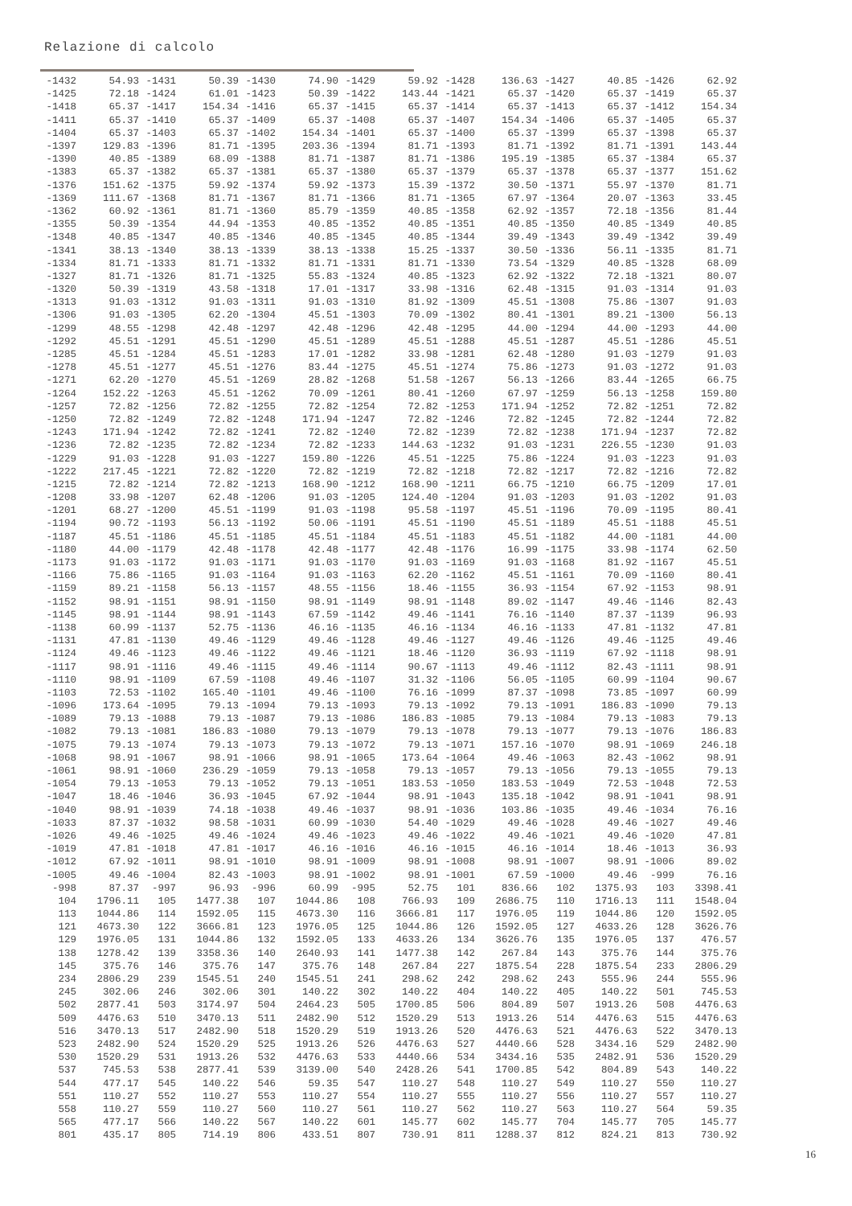Relazione di calcolo
| -1432 | 54.93 | -1431 | 50.39 | -1430 | 74.90 | -1429 | 59.92 | -1428 | 136.63 | -1427 | 40.85 | -1426 | 62.92 |
| -1425 | 72.18 | -1424 | 61.01 | -1423 | 50.39 | -1422 | 143.44 | -1421 | 65.37 | -1420 | 65.37 | -1419 | 65.37 |
| -1418 | 65.37 | -1417 | 154.34 | -1416 | 65.37 | -1415 | 65.37 | -1414 | 65.37 | -1413 | 65.37 | -1412 | 154.34 |
| -1411 | 65.37 | -1410 | 65.37 | -1409 | 65.37 | -1408 | 65.37 | -1407 | 154.34 | -1406 | 65.37 | -1405 | 65.37 |
| -1404 | 65.37 | -1403 | 65.37 | -1402 | 154.34 | -1401 | 65.37 | -1400 | 65.37 | -1399 | 65.37 | -1398 | 65.37 |
| -1397 | 129.83 | -1396 | 81.71 | -1395 | 203.36 | -1394 | 81.71 | -1393 | 81.71 | -1392 | 81.71 | -1391 | 143.44 |
| -1390 | 40.85 | -1389 | 68.09 | -1388 | 81.71 | -1387 | 81.71 | -1386 | 195.19 | -1385 | 65.37 | -1384 | 65.37 |
| -1383 | 65.37 | -1382 | 65.37 | -1381 | 65.37 | -1380 | 65.37 | -1379 | 65.37 | -1378 | 65.37 | -1377 | 151.62 |
| -1376 | 151.62 | -1375 | 59.92 | -1374 | 59.92 | -1373 | 15.39 | -1372 | 30.50 | -1371 | 55.97 | -1370 | 81.71 |
| -1369 | 111.67 | -1368 | 81.71 | -1367 | 81.71 | -1366 | 81.71 | -1365 | 67.97 | -1364 | 20.07 | -1363 | 33.45 |
| -1362 | 60.92 | -1361 | 81.71 | -1360 | 85.79 | -1359 | 40.85 | -1358 | 62.92 | -1357 | 72.18 | -1356 | 81.44 |
| -1355 | 50.39 | -1354 | 44.94 | -1353 | 40.85 | -1352 | 40.85 | -1351 | 40.85 | -1350 | 40.85 | -1349 | 40.85 |
| -1348 | 40.85 | -1347 | 40.85 | -1346 | 40.85 | -1345 | 40.85 | -1344 | 39.49 | -1343 | 39.49 | -1342 | 39.49 |
| -1341 | 38.13 | -1340 | 38.13 | -1339 | 38.13 | -1338 | 15.25 | -1337 | 30.50 | -1336 | 56.11 | -1335 | 81.71 |
| -1334 | 81.71 | -1333 | 81.71 | -1332 | 81.71 | -1331 | 81.71 | -1330 | 73.54 | -1329 | 40.85 | -1328 | 68.09 |
| -1327 | 81.71 | -1326 | 81.71 | -1325 | 55.83 | -1324 | 40.85 | -1323 | 62.92 | -1322 | 72.18 | -1321 | 80.07 |
| -1320 | 50.39 | -1319 | 43.58 | -1318 | 17.01 | -1317 | 33.98 | -1316 | 62.48 | -1315 | 91.03 | -1314 | 91.03 |
| -1313 | 91.03 | -1312 | 91.03 | -1311 | 91.03 | -1310 | 81.92 | -1309 | 45.51 | -1308 | 75.86 | -1307 | 91.03 |
| -1306 | 91.03 | -1305 | 62.20 | -1304 | 45.51 | -1303 | 70.09 | -1302 | 80.41 | -1301 | 89.21 | -1300 | 56.13 |
| -1299 | 48.55 | -1298 | 42.48 | -1297 | 42.48 | -1296 | 42.48 | -1295 | 44.00 | -1294 | 44.00 | -1293 | 44.00 |
| -1292 | 45.51 | -1291 | 45.51 | -1290 | 45.51 | -1289 | 45.51 | -1288 | 45.51 | -1287 | 45.51 | -1286 | 45.51 |
| -1285 | 45.51 | -1284 | 45.51 | -1283 | 17.01 | -1282 | 33.98 | -1281 | 62.48 | -1280 | 91.03 | -1279 | 91.03 |
| -1278 | 45.51 | -1277 | 45.51 | -1276 | 83.44 | -1275 | 45.51 | -1274 | 75.86 | -1273 | 91.03 | -1272 | 91.03 |
| -1271 | 62.20 | -1270 | 45.51 | -1269 | 28.82 | -1268 | 51.58 | -1267 | 56.13 | -1266 | 83.44 | -1265 | 66.75 |
| -1264 | 152.22 | -1263 | 45.51 | -1262 | 70.09 | -1261 | 80.41 | -1260 | 67.97 | -1259 | 56.13 | -1258 | 159.80 |
| -1257 | 72.82 | -1256 | 72.82 | -1255 | 72.82 | -1254 | 72.82 | -1253 | 171.94 | -1252 | 72.82 | -1251 | 72.82 |
| -1250 | 72.82 | -1249 | 72.82 | -1248 | 171.94 | -1247 | 72.82 | -1246 | 72.82 | -1245 | 72.82 | -1244 | 72.82 |
| -1243 | 171.94 | -1242 | 72.82 | -1241 | 72.82 | -1240 | 72.82 | -1239 | 72.82 | -1238 | 171.94 | -1237 | 72.82 |
| -1236 | 72.82 | -1235 | 72.82 | -1234 | 72.82 | -1233 | 144.63 | -1232 | 91.03 | -1231 | 226.55 | -1230 | 91.03 |
| -1229 | 91.03 | -1228 | 91.03 | -1227 | 159.80 | -1226 | 45.51 | -1225 | 75.86 | -1224 | 91.03 | -1223 | 91.03 |
| -1222 | 217.45 | -1221 | 72.82 | -1220 | 72.82 | -1219 | 72.82 | -1218 | 72.82 | -1217 | 72.82 | -1216 | 72.82 |
| -1215 | 72.82 | -1214 | 72.82 | -1213 | 168.90 | -1212 | 168.90 | -1211 | 66.75 | -1210 | 66.75 | -1209 | 17.01 |
| -1208 | 33.98 | -1207 | 62.48 | -1206 | 91.03 | -1205 | 124.40 | -1204 | 91.03 | -1203 | 91.03 | -1202 | 91.03 |
| -1201 | 68.27 | -1200 | 45.51 | -1199 | 91.03 | -1198 | 95.58 | -1197 | 45.51 | -1196 | 70.09 | -1195 | 80.41 |
| -1194 | 90.72 | -1193 | 56.13 | -1192 | 50.06 | -1191 | 45.51 | -1190 | 45.51 | -1189 | 45.51 | -1188 | 45.51 |
| -1187 | 45.51 | -1186 | 45.51 | -1185 | 45.51 | -1184 | 45.51 | -1183 | 45.51 | -1182 | 44.00 | -1181 | 44.00 |
| -1180 | 44.00 | -1179 | 42.48 | -1178 | 42.48 | -1177 | 42.48 | -1176 | 16.99 | -1175 | 33.98 | -1174 | 62.50 |
| -1173 | 91.03 | -1172 | 91.03 | -1171 | 91.03 | -1170 | 91.03 | -1169 | 91.03 | -1168 | 81.92 | -1167 | 45.51 |
| -1166 | 75.86 | -1165 | 91.03 | -1164 | 91.03 | -1163 | 62.20 | -1162 | 45.51 | -1161 | 70.09 | -1160 | 80.41 |
| -1159 | 89.21 | -1158 | 56.13 | -1157 | 48.55 | -1156 | 18.46 | -1155 | 36.93 | -1154 | 67.92 | -1153 | 98.91 |
| -1152 | 98.91 | -1151 | 98.91 | -1150 | 98.91 | -1149 | 98.91 | -1148 | 89.02 | -1147 | 49.46 | -1146 | 82.43 |
| -1145 | 98.91 | -1144 | 98.91 | -1143 | 67.59 | -1142 | 49.46 | -1141 | 76.16 | -1140 | 87.37 | -1139 | 96.93 |
| -1138 | 60.99 | -1137 | 52.75 | -1136 | 46.16 | -1135 | 46.16 | -1134 | 46.16 | -1133 | 47.81 | -1132 | 47.81 |
| -1131 | 47.81 | -1130 | 49.46 | -1129 | 49.46 | -1128 | 49.46 | -1127 | 49.46 | -1126 | 49.46 | -1125 | 49.46 |
| -1124 | 49.46 | -1123 | 49.46 | -1122 | 49.46 | -1121 | 18.46 | -1120 | 36.93 | -1119 | 67.92 | -1118 | 98.91 |
| -1117 | 98.91 | -1116 | 49.46 | -1115 | 49.46 | -1114 | 90.67 | -1113 | 49.46 | -1112 | 82.43 | -1111 | 98.91 |
| -1110 | 98.91 | -1109 | 67.59 | -1108 | 49.46 | -1107 | 31.32 | -1106 | 56.05 | -1105 | 60.99 | -1104 | 90.67 |
| -1103 | 72.53 | -1102 | 165.40 | -1101 | 49.46 | -1100 | 76.16 | -1099 | 87.37 | -1098 | 73.85 | -1097 | 60.99 |
| -1096 | 173.64 | -1095 | 79.13 | -1094 | 79.13 | -1093 | 79.13 | -1092 | 79.13 | -1091 | 186.83 | -1090 | 79.13 |
| -1089 | 79.13 | -1088 | 79.13 | -1087 | 79.13 | -1086 | 186.83 | -1085 | 79.13 | -1084 | 79.13 | -1083 | 79.13 |
| -1082 | 79.13 | -1081 | 186.83 | -1080 | 79.13 | -1079 | 79.13 | -1078 | 79.13 | -1077 | 79.13 | -1076 | 186.83 |
| -1075 | 79.13 | -1074 | 79.13 | -1073 | 79.13 | -1072 | 79.13 | -1071 | 157.16 | -1070 | 98.91 | -1069 | 246.18 |
| -1068 | 98.91 | -1067 | 98.91 | -1066 | 98.91 | -1065 | 173.64 | -1064 | 49.46 | -1063 | 82.43 | -1062 | 98.91 |
| -1061 | 98.91 | -1060 | 236.29 | -1059 | 79.13 | -1058 | 79.13 | -1057 | 79.13 | -1056 | 79.13 | -1055 | 79.13 |
| -1054 | 79.13 | -1053 | 79.13 | -1052 | 79.13 | -1051 | 183.53 | -1050 | 183.53 | -1049 | 72.53 | -1048 | 72.53 |
| -1047 | 18.46 | -1046 | 36.93 | -1045 | 67.92 | -1044 | 98.91 | -1043 | 135.18 | -1042 | 98.91 | -1041 | 98.91 |
| -1040 | 98.91 | -1039 | 74.18 | -1038 | 49.46 | -1037 | 98.91 | -1036 | 103.86 | -1035 | 49.46 | -1034 | 76.16 |
| -1033 | 87.37 | -1032 | 98.58 | -1031 | 60.99 | -1030 | 54.40 | -1029 | 49.46 | -1028 | 49.46 | -1027 | 49.46 |
| -1026 | 49.46 | -1025 | 49.46 | -1024 | 49.46 | -1023 | 49.46 | -1022 | 49.46 | -1021 | 49.46 | -1020 | 47.81 |
| -1019 | 47.81 | -1018 | 47.81 | -1017 | 46.16 | -1016 | 46.16 | -1015 | 46.16 | -1014 | 18.46 | -1013 | 36.93 |
| -1012 | 67.92 | -1011 | 98.91 | -1010 | 98.91 | -1009 | 98.91 | -1008 | 98.91 | -1007 | 98.91 | -1006 | 89.02 |
| -1005 | 49.46 | -1004 | 82.43 | -1003 | 98.91 | -1002 | 98.91 | -1001 | 67.59 | -1000 | 49.46 | -999 | 76.16 |
| -998 | 87.37 | -997 | 96.93 | -996 | 60.99 | -995 | 52.75 | 101 | 836.66 | 102 | 1375.93 | 103 | 3398.41 |
| 104 | 1796.11 | 105 | 1477.38 | 107 | 1044.86 | 108 | 766.93 | 109 | 2686.75 | 110 | 1716.13 | 111 | 1548.04 |
| 113 | 1044.86 | 114 | 1592.05 | 115 | 4673.30 | 116 | 3666.81 | 117 | 1976.05 | 119 | 1044.86 | 120 | 1592.05 |
| 121 | 4673.30 | 122 | 3666.81 | 123 | 1976.05 | 125 | 1044.86 | 126 | 1592.05 | 127 | 4633.26 | 128 | 3626.76 |
| 129 | 1976.05 | 131 | 1044.86 | 132 | 1592.05 | 133 | 4633.26 | 134 | 3626.76 | 135 | 1976.05 | 137 | 476.57 |
| 138 | 1278.42 | 139 | 3358.36 | 140 | 2640.93 | 141 | 1477.38 | 142 | 267.84 | 143 | 375.76 | 144 | 375.76 |
| 145 | 375.76 | 146 | 375.76 | 147 | 375.76 | 148 | 267.84 | 227 | 1875.54 | 228 | 1875.54 | 233 | 2806.29 |
| 234 | 2806.29 | 239 | 1545.51 | 240 | 1545.51 | 241 | 298.62 | 242 | 298.62 | 243 | 555.96 | 244 | 555.96 |
| 245 | 302.06 | 246 | 302.06 | 301 | 140.22 | 302 | 140.22 | 404 | 140.22 | 405 | 140.22 | 501 | 745.53 |
| 502 | 2877.41 | 503 | 3174.97 | 504 | 2464.23 | 505 | 1700.85 | 506 | 804.89 | 507 | 1913.26 | 508 | 4476.63 |
| 509 | 4476.63 | 510 | 3470.13 | 511 | 2482.90 | 512 | 1520.29 | 513 | 1913.26 | 514 | 4476.63 | 515 | 4476.63 |
| 516 | 3470.13 | 517 | 2482.90 | 518 | 1520.29 | 519 | 1913.26 | 520 | 4476.63 | 521 | 4476.63 | 522 | 3470.13 |
| 523 | 2482.90 | 524 | 1520.29 | 525 | 1913.26 | 526 | 4476.63 | 527 | 4440.66 | 528 | 3434.16 | 529 | 2482.90 |
| 530 | 1520.29 | 531 | 1913.26 | 532 | 4476.63 | 533 | 4440.66 | 534 | 3434.16 | 535 | 2482.91 | 536 | 1520.29 |
| 537 | 745.53 | 538 | 2877.41 | 539 | 3139.00 | 540 | 2428.26 | 541 | 1700.85 | 542 | 804.89 | 543 | 140.22 |
| 544 | 477.17 | 545 | 140.22 | 546 | 59.35 | 547 | 110.27 | 548 | 110.27 | 549 | 110.27 | 550 | 110.27 |
| 551 | 110.27 | 552 | 110.27 | 553 | 110.27 | 554 | 110.27 | 555 | 110.27 | 556 | 110.27 | 557 | 110.27 |
| 558 | 110.27 | 559 | 110.27 | 560 | 110.27 | 561 | 110.27 | 562 | 110.27 | 563 | 110.27 | 564 | 59.35 |
| 565 | 477.17 | 566 | 140.22 | 567 | 140.22 | 601 | 145.77 | 602 | 145.77 | 704 | 145.77 | 705 | 145.77 |
| 801 | 435.17 | 805 | 714.19 | 806 | 433.51 | 807 | 730.91 | 811 | 1288.37 | 812 | 824.21 | 813 | 730.92 |
16